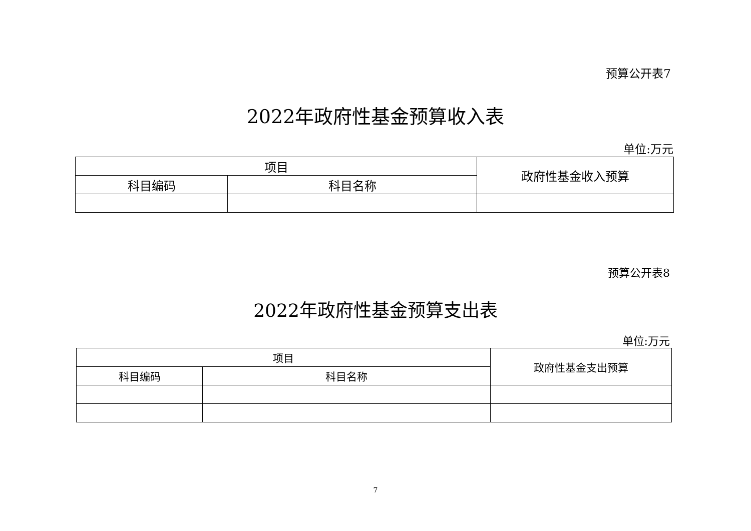预算公开表7
2022年政府性基金预算收入表
单位:万元
| 项目 | | 政府性基金收入预算 |
| --- | --- | --- |
| 科目编码 | 科目名称 | |
预算公开表8
2022年政府性基金预算支出表
单位:万元
| 项目 | | 政府性基金支出预算 |
| --- | --- | --- |
| 科目编码 | 科目名称 | |
7